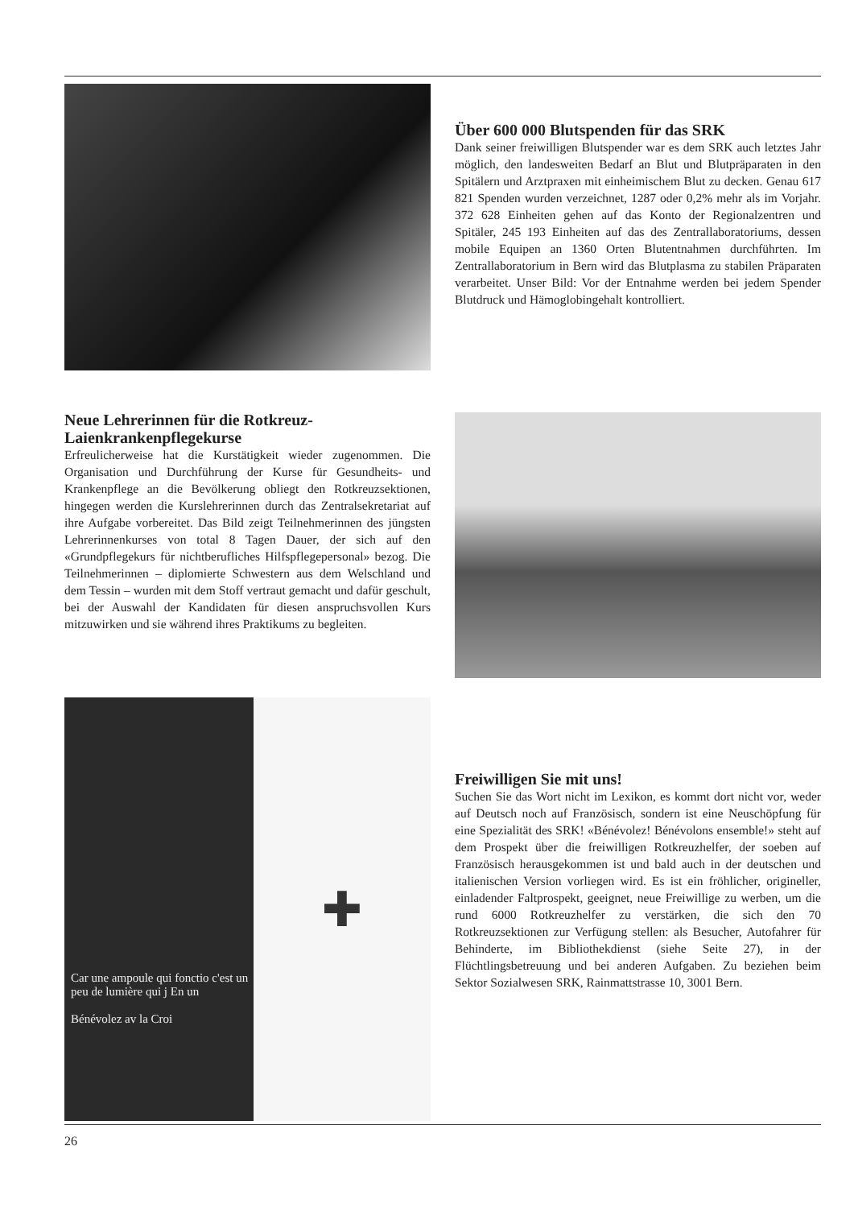Über 600 000 Blutspenden für das SRK
Dank seiner freiwilligen Blutspender war es dem SRK auch letztes Jahr möglich, den landesweiten Bedarf an Blut und Blutpräparaten in den Spitälern und Arztpraxen mit einheimischem Blut zu decken. Genau 617 821 Spenden wurden verzeichnet, 1287 oder 0,2% mehr als im Vorjahr. 372 628 Einheiten gehen auf das Konto der Regionalzentren und Spitäler, 245 193 Einheiten auf das des Zentrallaboratoriums, dessen mobile Equipen an 1360 Orten Blutentnahmen durchführten. Im Zentrallaboratorium in Bern wird das Blutplasma zu stabilen Präparaten verarbeitet. Unser Bild: Vor der Entnahme werden bei jedem Spender Blutdruck und Hämoglobingehalt kontrolliert.
Neue Lehrerinnen für die Rotkreuz-Laienkrankenpflegekurse
Erfreulicherweise hat die Kurstätigkeit wieder zugenommen. Die Organisation und Durchführung der Kurse für Gesundheits- und Krankenpflege an die Bevölkerung obliegt den Rotkreuzsektionen, hingegen werden die Kurslehrerinnen durch das Zentralsekretariat auf ihre Aufgabe vorbereitet. Das Bild zeigt Teilnehmerinnen des jüngsten Lehrerinnenkurses von total 8 Tagen Dauer, der sich auf den «Grundpflegekurs für nichtberufliches Hilfspflegepersonal» bezog. Die Teilnehmerinnen – diplomierte Schwestern aus dem Welschland und dem Tessin – wurden mit dem Stoff vertraut gemacht und dafür geschult, bei der Auswahl der Kandidaten für diesen anspruchsvollen Kurs mitzuwirken und sie während ihres Praktikums zu begleiten.
Car une ampoule qui fonctio c'est un peu de lumière qui j En un
Bénévolez av la Croi
✚
Freiwilligen Sie mit uns!
Suchen Sie das Wort nicht im Lexikon, es kommt dort nicht vor, weder auf Deutsch noch auf Französisch, sondern ist eine Neuschöpfung für eine Spezialität des SRK! «Bénévolez! Bénévolons ensemble!» steht auf dem Prospekt über die freiwilligen Rotkreuzhelfer, der soeben auf Französisch herausgekommen ist und bald auch in der deutschen und italienischen Version vorliegen wird. Es ist ein fröhlicher, origineller, einladender Faltprospekt, geeignet, neue Freiwillige zu werben, um die rund 6000 Rotkreuzhelfer zu verstärken, die sich den 70 Rotkreuzsektionen zur Verfügung stellen: als Besucher, Autofahrer für Behinderte, im Bibliothekdienst (siehe Seite 27), in der Flüchtlingsbetreuung und bei anderen Aufgaben. Zu beziehen beim Sektor Sozialwesen SRK, Rainmattstrasse 10, 3001 Bern.
26